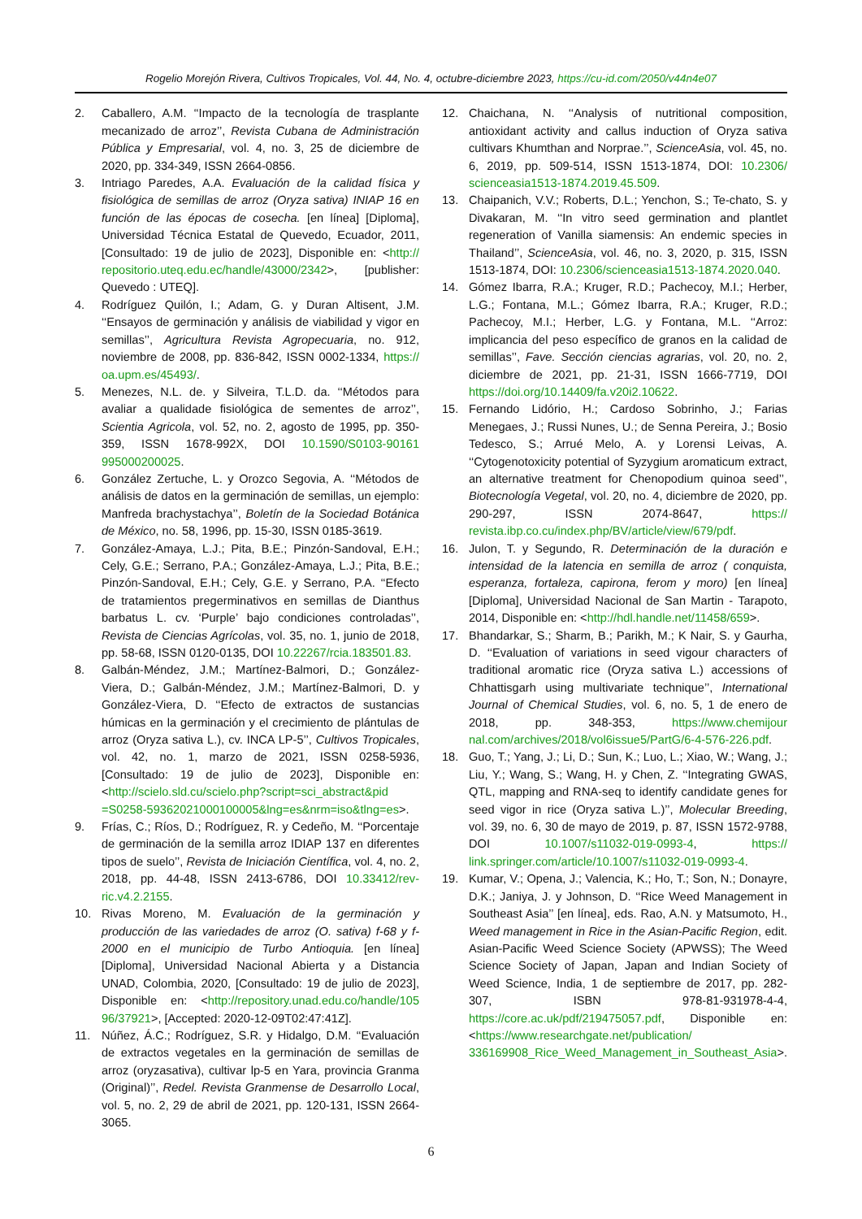Rogelio Morejón Rivera, Cultivos Tropicales, Vol. 44, No. 4, octubre-diciembre 2023, https://cu-id.com/2050/v44n4e07
2. Caballero, A.M. ‘‘Impacto de la tecnología de trasplante mecanizado de arroz’’, Revista Cubana de Administración Pública y Empresarial, vol. 4, no. 3, 25 de diciembre de 2020, pp. 334-349, ISSN 2664-0856.
3. Intriago Paredes, A.A. Evaluación de la calidad física y fisiológica de semillas de arroz (Oryza sativa) INIAP 16 en función de las épocas de cosecha. [en línea] [Diploma], Universidad Técnica Estatal de Quevedo, Ecuador, 2011, [Consultado: 19 de julio de 2023], Disponible en: <http:// repositorio.uteq.edu.ec/handle/43000/2342>, [publisher: Quevedo : UTEQ].
4. Rodríguez Quilón, I.; Adam, G. y Duran Altisent, J.M. ‘‘Ensayos de germinación y análisis de viabilidad y vigor en semillas’’, Agricultura Revista Agropecuaria, no. 912, noviembre de 2008, pp. 836-842, ISSN 0002-1334, https:// oa.upm.es/45493/.
5. Menezes, N.L. de. y Silveira, T.L.D. da. ‘‘Métodos para avaliar a qualidade fisiológica de sementes de arroz’’, Scientia Agricola, vol. 52, no. 2, agosto de 1995, pp. 350-359, ISSN 1678-992X, DOI 10.1590/S0103-90161 995000200025.
6. González Zertuche, L. y Orozco Segovia, A. ‘‘Métodos de análisis de datos en la germinación de semillas, un ejemplo: Manfreda brachystachya’’, Boletín de la Sociedad Botánica de México, no. 58, 1996, pp. 15-30, ISSN 0185-3619.
7. González-Amaya, L.J.; Pita, B.E.; Pinzón-Sandoval, E.H.; Cely, G.E.; Serrano, P.A.; González-Amaya, L.J.; Pita, B.E.; Pinzón-Sandoval, E.H.; Cely, G.E. y Serrano, P.A. ‘‘Efecto de tratamientos pregerminativos en semillas de Dianthus barbatus L. cv. ‘Purple’ bajo condiciones controladas’’, Revista de Ciencias Agrícolas, vol. 35, no. 1, junio de 2018, pp. 58-68, ISSN 0120-0135, DOI 10.22267/rcia.183501.83.
8. Galbán-Méndez, J.M.; Martínez-Balmori, D.; González-Viera, D.; Galbán-Méndez, J.M.; Martínez-Balmori, D. y González-Viera, D. ‘‘Efecto de extractos de sustancias húmicas en la germinación y el crecimiento de plántulas de arroz (Oryza sativa L.), cv. INCA LP-5’’, Cultivos Tropicales, vol. 42, no. 1, marzo de 2021, ISSN 0258-5936, [Consultado: 19 de julio de 2023], Disponible en: <http://scielo.sld.cu/scielo.php?script=sci_abstract&pid =S0258-59362021000100005&lng=es&nrm=iso&tlng=es>.
9. Frías, C.; Ríos, D.; Rodríguez, R. y Cedeño, M. ‘‘Porcentaje de germinación de la semilla arroz IDIAP 137 en diferentes tipos de suelo’’, Revista de Iniciación Científica, vol. 4, no. 2, 2018, pp. 44-48, ISSN 2413-6786, DOI 10.33412/rev-ric.v4.2.2155.
10. Rivas Moreno, M. Evaluación de la germinación y producción de las variedades de arroz (O. sativa) f-68 y f-2000 en el municipio de Turbo Antioquia. [en línea] [Diploma], Universidad Nacional Abierta y a Distancia UNAD, Colombia, 2020, [Consultado: 19 de julio de 2023], Disponible en: <http://repository.unad.edu.co/handle/105 96/37921>, [Accepted: 2020-12-09T02:47:41Z].
11. Núñez, Á.C.; Rodríguez, S.R. y Hidalgo, D.M. ‘‘Evaluación de extractos vegetales en la germinación de semillas de arroz (oryzasativa), cultivar lp-5 en Yara, provincia Granma (Original)’’, Redel. Revista Granmense de Desarrollo Local, vol. 5, no. 2, 29 de abril de 2021, pp. 120-131, ISSN 2664-3065.
12. Chaichana, N. ‘‘Analysis of nutritional composition, antioxidant activity and callus induction of Oryza sativa cultivars Khumthan and Norprae.’’, ScienceAsia, vol. 45, no. 6, 2019, pp. 509-514, ISSN 1513-1874, DOI: 10.2306/ scienceasia1513-1874.2019.45.509.
13. Chaipanich, V.V.; Roberts, D.L.; Yenchon, S.; Te-chato, S. y Divakaran, M. ‘‘In vitro seed germination and plantlet regeneration of Vanilla siamensis: An endemic species in Thailand’’, ScienceAsia, vol. 46, no. 3, 2020, p. 315, ISSN 1513-1874, DOI: 10.2306/scienceasia1513-1874.2020.040.
14. Gómez Ibarra, R.A.; Kruger, R.D.; Pachecoy, M.I.; Herber, L.G.; Fontana, M.L.; Gómez Ibarra, R.A.; Kruger, R.D.; Pachecoy, M.I.; Herber, L.G. y Fontana, M.L. ‘‘Arroz: implicancia del peso específico de granos en la calidad de semillas’’, Fave. Sección ciencias agrarias, vol. 20, no. 2, diciembre de 2021, pp. 21-31, ISSN 1666-7719, DOI https://doi.org/10.14409/fa.v20i2.10622.
15. Fernando Lidório, H.; Cardoso Sobrinho, J.; Farias Menegaes, J.; Russi Nunes, U.; de Senna Pereira, J.; Bosio Tedesco, S.; Arrué Melo, A. y Lorensi Leivas, A. ‘‘Cytogenotoxicity potential of Syzygium aromaticum extract, an alternative treatment for Chenopodium quinoa seed’’, Biotecnología Vegetal, vol. 20, no. 4, diciembre de 2020, pp. 290-297, ISSN 2074-8647, https:// revista.ibp.co.cu/index.php/BV/article/view/679/pdf.
16. Julon, T. y Segundo, R. Determinación de la duración e intensidad de la latencia en semilla de arroz ( conquista, esperanza, fortaleza, capirona, ferom y moro) [en línea] [Diploma], Universidad Nacional de San Martin - Tarapoto, 2014, Disponible en: <http://hdl.handle.net/11458/659>.
17. Bhandarkar, S.; Sharm, B.; Parikh, M.; K Nair, S. y Gaurha, D. ‘‘Evaluation of variations in seed vigour characters of traditional aromatic rice (Oryza sativa L.) accessions of Chhattisgarh using multivariate technique’’, International Journal of Chemical Studies, vol. 6, no. 5, 1 de enero de 2018, pp. 348-353, https://www.chemijour nal.com/archives/2018/vol6issue5/PartG/6-4-576-226.pdf.
18. Guo, T.; Yang, J.; Li, D.; Sun, K.; Luo, L.; Xiao, W.; Wang, J.; Liu, Y.; Wang, S.; Wang, H. y Chen, Z. ‘‘Integrating GWAS, QTL, mapping and RNA-seq to identify candidate genes for seed vigor in rice (Oryza sativa L.)’’, Molecular Breeding, vol. 39, no. 6, 30 de mayo de 2019, p. 87, ISSN 1572-9788, DOI 10.1007/s11032-019-0993-4, https:// link.springer.com/article/10.1007/s11032-019-0993-4.
19. Kumar, V.; Opena, J.; Valencia, K.; Ho, T.; Son, N.; Donayre, D.K.; Janiya, J. y Johnson, D. ‘‘Rice Weed Management in Southeast Asia’’ [en línea], eds. Rao, A.N. y Matsumoto, H., Weed management in Rice in the Asian-Pacific Region, edit. Asian-Pacific Weed Science Society (APWSS); The Weed Science Society of Japan, Japan and Indian Society of Weed Science, India, 1 de septiembre de 2017, pp. 282-307, ISBN 978-81-931978-4-4, https://core.ac.uk/pdf/219475057.pdf, Disponible en: <https://www.researchgate.net/publication/ 336169908_Rice_Weed_Management_in_Southeast_Asia>.
6